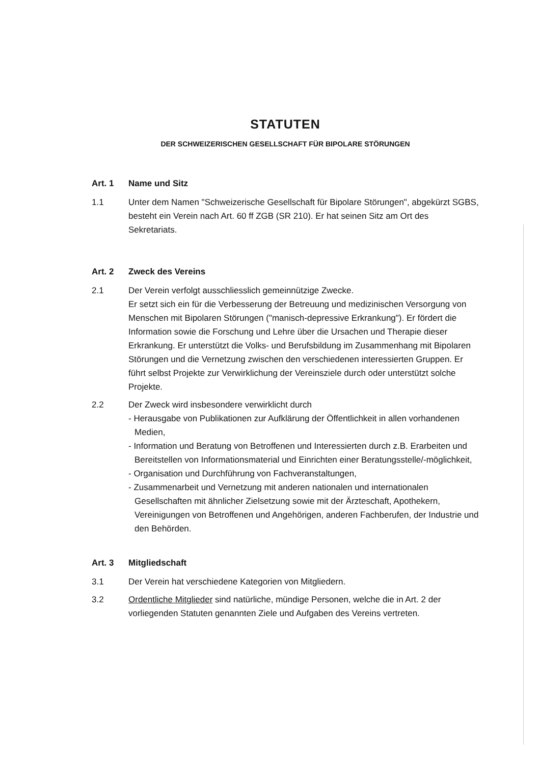STATUTEN
DER SCHWEIZERISCHEN GESELLSCHAFT FÜR BIPOLARE STÖRUNGEN
Art. 1 Name und Sitz
1.1 Unter dem Namen "Schweizerische Gesellschaft für Bipolare Störungen", abgekürzt SGBS, besteht ein Verein nach Art. 60 ff ZGB (SR 210). Er hat seinen Sitz am Ort des Sekretariats.
Art. 2 Zweck des Vereins
2.1 Der Verein verfolgt ausschliesslich gemeinnützige Zwecke.
Er setzt sich ein für die Verbesserung der Betreuung und medizinischen Versorgung von Menschen mit Bipolaren Störungen ("manisch-depressive Erkrankung"). Er fördert die Information sowie die Forschung und Lehre über die Ursachen und Therapie dieser Erkrankung. Er unterstützt die Volks- und Berufsbildung im Zusammenhang mit Bipolaren Störungen und die Vernetzung zwischen den verschiedenen interessierten Gruppen. Er führt selbst Projekte zur Verwirklichung der Vereinsziele durch oder unterstützt solche Projekte.
2.2 Der Zweck wird insbesondere verwirklicht durch
- Herausgabe von Publikationen zur Aufklärung der Öffentlichkeit in allen vorhandenen Medien,
- Information und Beratung von Betroffenen und Interessierten durch z.B. Erarbeiten und Bereitstellen von Informationsmaterial und Einrichten einer Beratungsstelle/-möglichkeit,
- Organisation und Durchführung von Fachveranstaltungen,
- Zusammenarbeit und Vernetzung mit anderen nationalen und internationalen Gesellschaften mit ähnlicher Zielsetzung sowie mit der Ärzteschaft, Apothekern, Vereinigungen von Betroffenen und Angehörigen, anderen Fachberufen, der Industrie und den Behörden.
Art. 3 Mitgliedschaft
3.1 Der Verein hat verschiedene Kategorien von Mitgliedern.
3.2 Ordentliche Mitglieder sind natürliche, mündige Personen, welche die in Art. 2 der vorliegenden Statuten genannten Ziele und Aufgaben des Vereins vertreten.